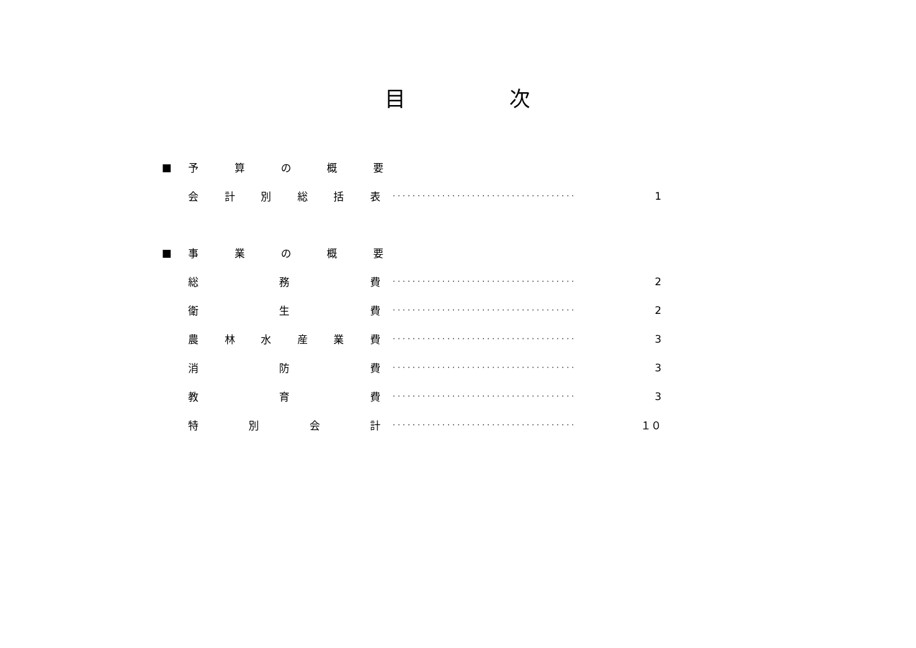目　　　　　次
■ 予算の概要
会計別総括表 ····································· 1
■ 事業の概要
総務費 ····································· 2
衛生費 ····································· 2
農林水産業費 ····································· 3
消防費 ····································· 3
教育費 ····································· 3
特別会計 ····································· １０